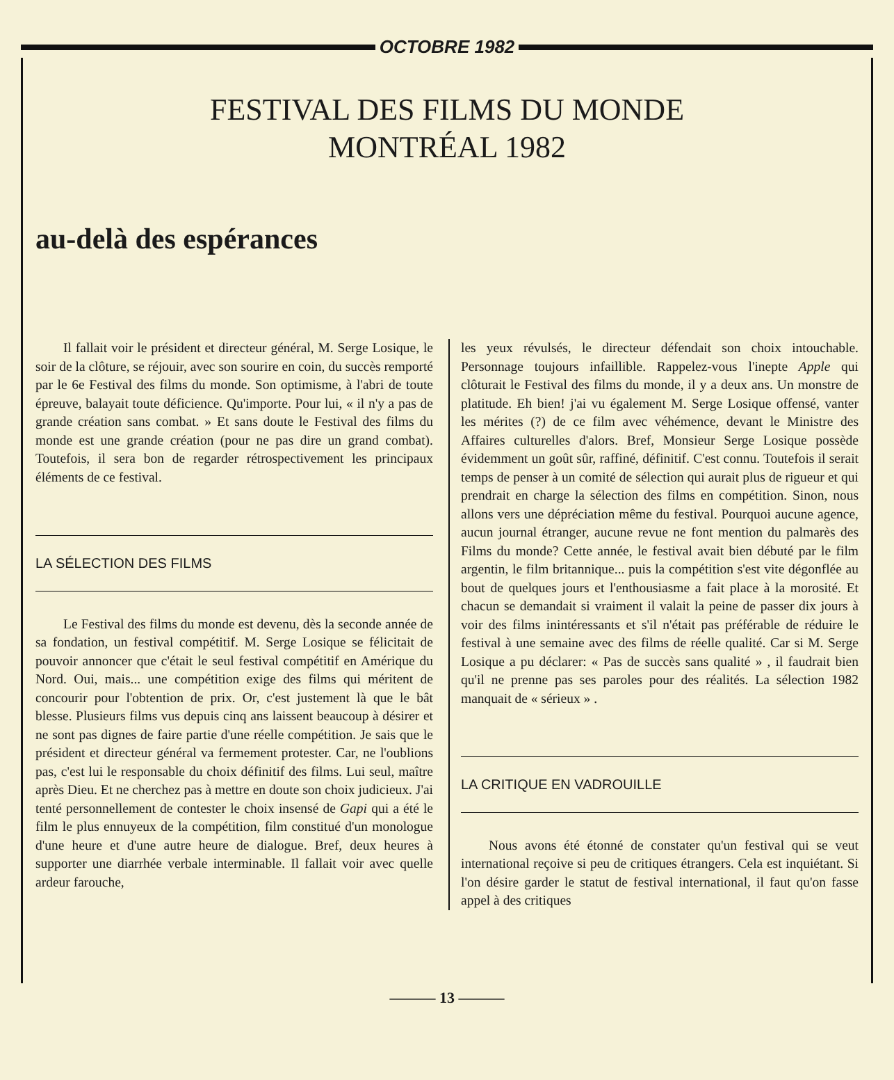OCTOBRE 1982
FESTIVAL DES FILMS DU MONDE
MONTRÉAL 1982
au-delà des espérances
Il fallait voir le président et directeur général, M. Serge Losique, le soir de la clôture, se réjouir, avec son sourire en coin, du succès remporté par le 6e Festival des films du monde. Son optimisme, à l'abri de toute épreuve, balayait toute déficience. Qu'importe. Pour lui, « il n'y a pas de grande création sans combat. » Et sans doute le Festival des films du monde est une grande création (pour ne pas dire un grand combat). Toutefois, il sera bon de regarder rétrospectivement les principaux éléments de ce festival.
LA SÉLECTION DES FILMS
Le Festival des films du monde est devenu, dès la seconde année de sa fondation, un festival compétitif. M. Serge Losique se félicitait de pouvoir annoncer que c'était le seul festival compétitif en Amérique du Nord. Oui, mais... une compétition exige des films qui méritent de concourir pour l'obtention de prix. Or, c'est justement là que le bât blesse. Plusieurs films vus depuis cinq ans laissent beaucoup à désirer et ne sont pas dignes de faire partie d'une réelle compétition. Je sais que le président et directeur général va fermement protester. Car, ne l'oublions pas, c'est lui le responsable du choix définitif des films. Lui seul, maître après Dieu. Et ne cherchez pas à mettre en doute son choix judicieux. J'ai tenté personnellement de contester le choix insensé de Gapi qui a été le film le plus ennuyeux de la compétition, film constitué d'un monologue d'une heure et d'une autre heure de dialogue. Bref, deux heures à supporter une diarrhée verbale interminable. Il fallait voir avec quelle ardeur farouche,
les yeux révulsés, le directeur défendait son choix intouchable. Personnage toujours infaillible. Rappelez-vous l'inepte Apple qui clôturait le Festival des films du monde, il y a deux ans. Un monstre de platitude. Eh bien! j'ai vu également M. Serge Losique offensé, vanter les mérites (?) de ce film avec véhémence, devant le Ministre des Affaires culturelles d'alors. Bref, Monsieur Serge Losique possède évidemment un goût sûr, raffiné, définitif. C'est connu. Toutefois il serait temps de penser à un comité de sélection qui aurait plus de rigueur et qui prendrait en charge la sélection des films en compétition. Sinon, nous allons vers une dépréciation même du festival. Pourquoi aucune agence, aucun journal étranger, aucune revue ne font mention du palmarès des Films du monde? Cette année, le festival avait bien débuté par le film argentin, le film britannique... puis la compétition s'est vite dégonflée au bout de quelques jours et l'enthousiasme a fait place à la morosité. Et chacun se demandait si vraiment il valait la peine de passer dix jours à voir des films inintéressants et s'il n'était pas préférable de réduire le festival à une semaine avec des films de réelle qualité. Car si M. Serge Losique a pu déclarer: « Pas de succès sans qualité » , il faudrait bien qu'il ne prenne pas ses paroles pour des réalités. La sélection 1982 manquait de « sérieux » .
LA CRITIQUE EN VADROUILLE
Nous avons été étonné de constater qu'un festival qui se veut international reçoive si peu de critiques étrangers. Cela est inquiétant. Si l'on désire garder le statut de festival international, il faut qu'on fasse appel à des critiques
——— 13 ———